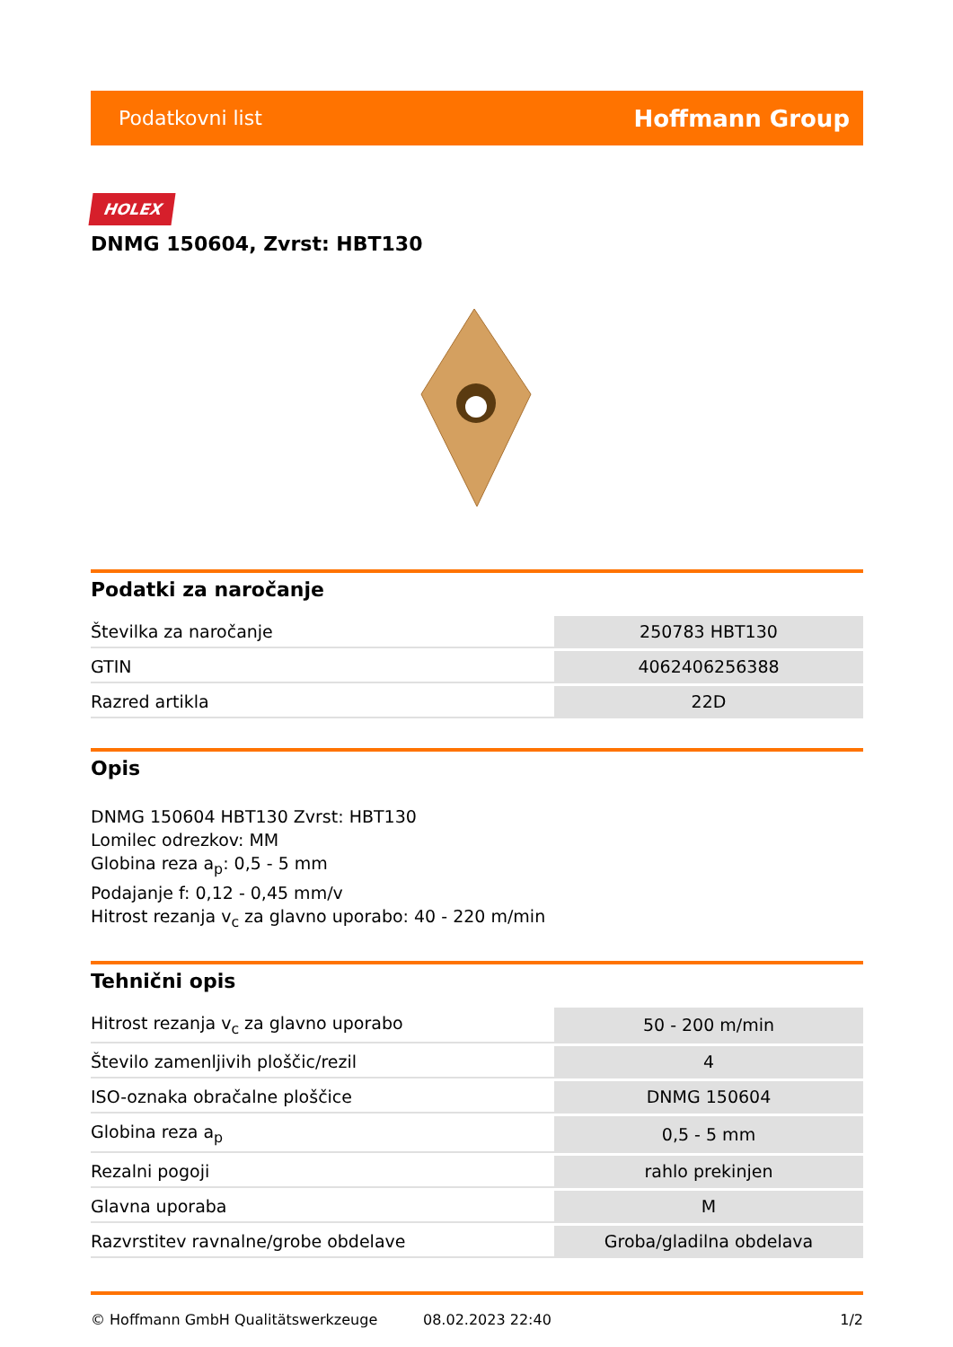Podatkovni list Hoffmann Group
HOLEX
DNMG 150604, Zvrst: HBT130
Podatki za naročanje
| Številka za naročanje | 250783 HBT130 |
| GTIN | 4062406256388 |
| Razred artikla | 22D |
Opis
DNMG 150604 HBT130 Zvrst: HBT130
Lomilec odrezkov: MM
Globina reza a<sub>p</sub>: 0,5 - 5 mm
Podajanje f: 0,12 - 0,45 mm/v
Hitrost rezanja v<sub>c</sub> za glavno uporabo: 40 - 220 m/min
Tehnični opis
| Hitrost rezanja v<sub>c</sub> za glavno uporabo | 50 - 200 m/min |
| Število zamenljivih ploščic/rezil | 4 |
| ISO-oznaka obračalne ploščice | DNMG 150604 |
| Globina reza a<sub>p</sub> | 0,5 - 5 mm |
| Rezalni pogoji | rahlo prekinjen |
| Glavna uporaba | M |
| Razvrstitev ravnalne/grobe obdelave | Groba/gladilna obdelava |
© Hoffmann GmbH Qualitätswerkzeuge 08.02.2023 22:40 1/2